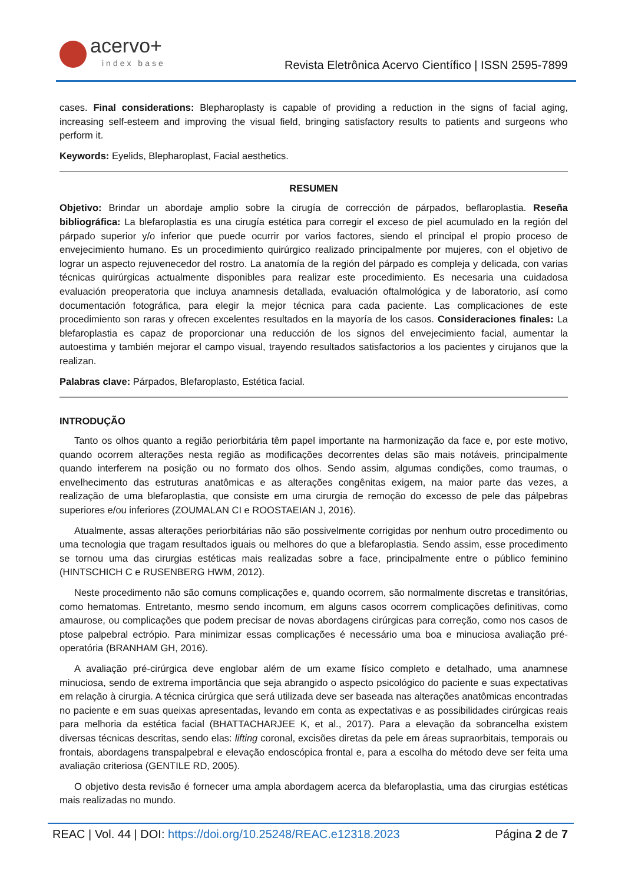acervo+
index base
Revista Eletrônica Acervo Científico | ISSN 2595-7899
cases. Final considerations: Blepharoplasty is capable of providing a reduction in the signs of facial aging, increasing self-esteem and improving the visual field, bringing satisfactory results to patients and surgeons who perform it.
Keywords: Eyelids, Blepharoplast, Facial aesthetics.
RESUMEN
Objetivo: Brindar un abordaje amplio sobre la cirugía de corrección de párpados, beflaroplastia. Reseña bibliográfica: La blefaroplastia es una cirugía estética para corregir el exceso de piel acumulado en la región del párpado superior y/o inferior que puede ocurrir por varios factores, siendo el principal el propio proceso de envejecimiento humano. Es un procedimiento quirúrgico realizado principalmente por mujeres, con el objetivo de lograr un aspecto rejuvenecedor del rostro. La anatomía de la región del párpado es compleja y delicada, con varias técnicas quirúrgicas actualmente disponibles para realizar este procedimiento. Es necesaria una cuidadosa evaluación preoperatoria que incluya anamnesis detallada, evaluación oftalmológica y de laboratorio, así como documentación fotográfica, para elegir la mejor técnica para cada paciente. Las complicaciones de este procedimiento son raras y ofrecen excelentes resultados en la mayoría de los casos. Consideraciones finales: La blefaroplastia es capaz de proporcionar una reducción de los signos del envejecimiento facial, aumentar la autoestima y también mejorar el campo visual, trayendo resultados satisfactorios a los pacientes y cirujanos que la realizan.
Palabras clave: Párpados, Blefaroplasto, Estética facial.
INTRODUÇÃO
Tanto os olhos quanto a região periorbitária têm papel importante na harmonização da face e, por este motivo, quando ocorrem alterações nesta região as modificações decorrentes delas são mais notáveis, principalmente quando interferem na posição ou no formato dos olhos. Sendo assim, algumas condições, como traumas, o envelhecimento das estruturas anatômicas e as alterações congênitas exigem, na maior parte das vezes, a realização de uma blefaroplastia, que consiste em uma cirurgia de remoção do excesso de pele das pálpebras superiores e/ou inferiores (ZOUMALAN CI e ROOSTAEIAN J, 2016).
Atualmente, assas alterações periorbitárias não são possivelmente corrigidas por nenhum outro procedimento ou uma tecnologia que tragam resultados iguais ou melhores do que a blefaroplastia. Sendo assim, esse procedimento se tornou uma das cirurgias estéticas mais realizadas sobre a face, principalmente entre o público feminino (HINTSCHICH C e RUSENBERG HWM, 2012).
Neste procedimento não são comuns complicações e, quando ocorrem, são normalmente discretas e transitórias, como hematomas. Entretanto, mesmo sendo incomum, em alguns casos ocorrem complicações definitivas, como amaurose, ou complicações que podem precisar de novas abordagens cirúrgicas para correção, como nos casos de ptose palpebral ectrópio. Para minimizar essas complicações é necessário uma boa e minuciosa avaliação pré-operatória (BRANHAM GH, 2016).
A avaliação pré-cirúrgica deve englobar além de um exame físico completo e detalhado, uma anamnese minuciosa, sendo de extrema importância que seja abrangido o aspecto psicológico do paciente e suas expectativas em relação à cirurgia. A técnica cirúrgica que será utilizada deve ser baseada nas alterações anatômicas encontradas no paciente e em suas queixas apresentadas, levando em conta as expectativas e as possibilidades cirúrgicas reais para melhoria da estética facial (BHATTACHARJEE K, et al., 2017). Para a elevação da sobrancelha existem diversas técnicas descritas, sendo elas: lifting coronal, excisões diretas da pele em áreas supraorbitais, temporais ou frontais, abordagens transpalpebral e elevação endoscópica frontal e, para a escolha do método deve ser feita uma avaliação criteriosa (GENTILE RD, 2005).
O objetivo desta revisão é fornecer uma ampla abordagem acerca da blefaroplastia, uma das cirurgias estéticas mais realizadas no mundo.
REAC | Vol. 44 | DOI: https://doi.org/10.25248/REAC.e12318.2023 Página 2 de 7